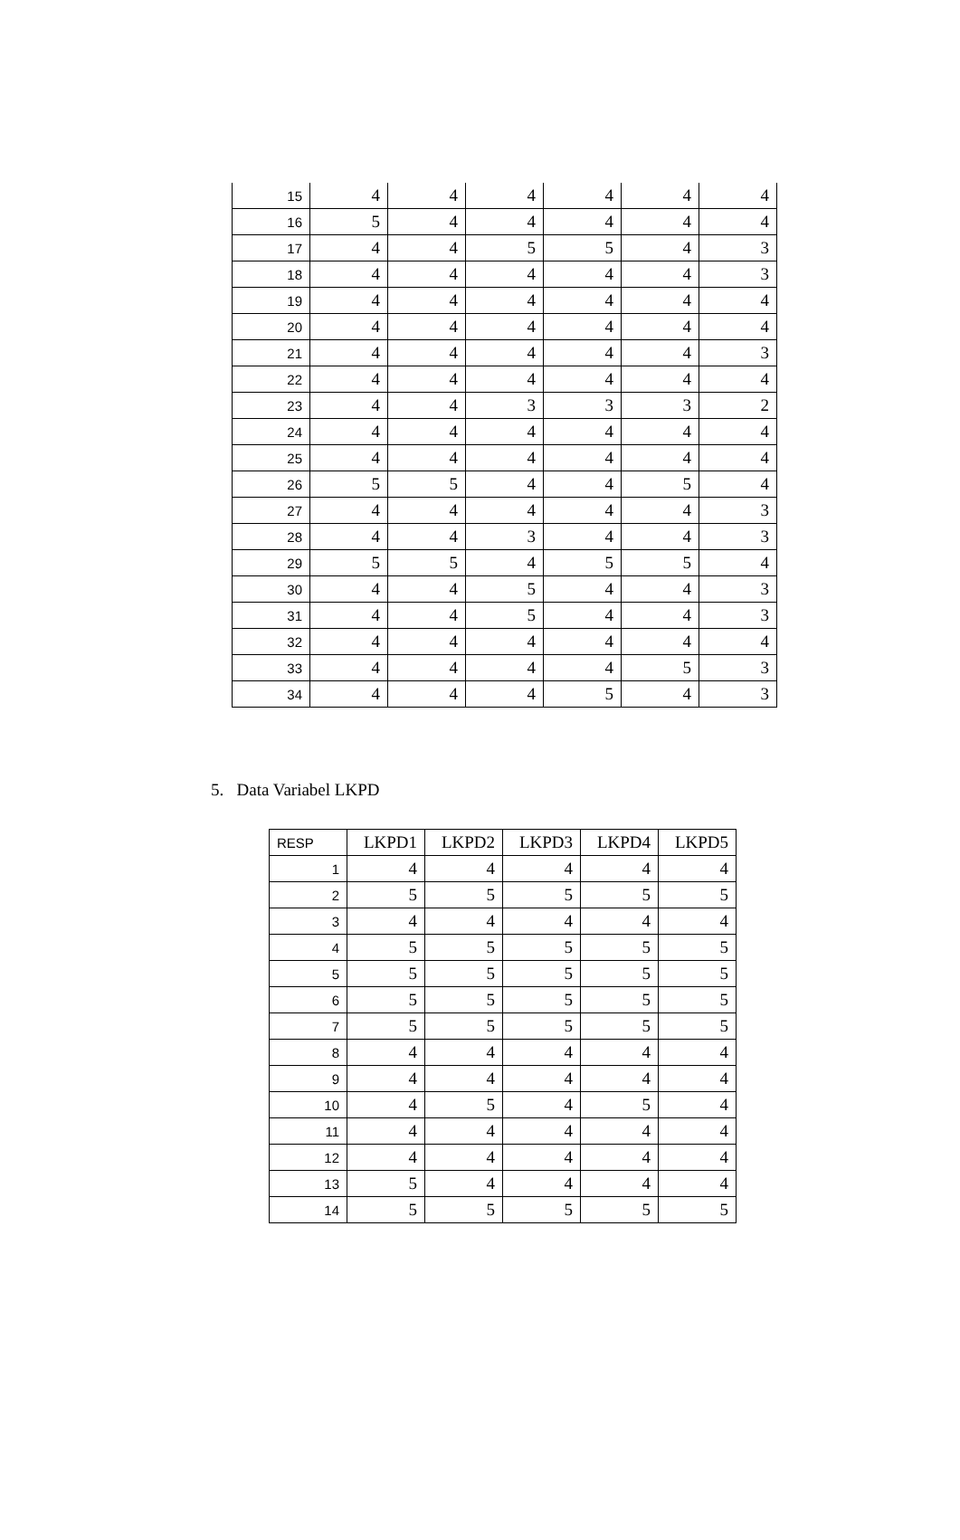| 15 | 4 | 4 | 4 | 4 | 4 | 4 |
| 16 | 5 | 4 | 4 | 4 | 4 | 4 |
| 17 | 4 | 4 | 5 | 5 | 4 | 3 |
| 18 | 4 | 4 | 4 | 4 | 4 | 3 |
| 19 | 4 | 4 | 4 | 4 | 4 | 4 |
| 20 | 4 | 4 | 4 | 4 | 4 | 4 |
| 21 | 4 | 4 | 4 | 4 | 4 | 3 |
| 22 | 4 | 4 | 4 | 4 | 4 | 4 |
| 23 | 4 | 4 | 3 | 3 | 3 | 2 |
| 24 | 4 | 4 | 4 | 4 | 4 | 4 |
| 25 | 4 | 4 | 4 | 4 | 4 | 4 |
| 26 | 5 | 5 | 4 | 4 | 5 | 4 |
| 27 | 4 | 4 | 4 | 4 | 4 | 3 |
| 28 | 4 | 4 | 3 | 4 | 4 | 3 |
| 29 | 5 | 5 | 4 | 5 | 5 | 4 |
| 30 | 4 | 4 | 5 | 4 | 4 | 3 |
| 31 | 4 | 4 | 5 | 4 | 4 | 3 |
| 32 | 4 | 4 | 4 | 4 | 4 | 4 |
| 33 | 4 | 4 | 4 | 4 | 5 | 3 |
| 34 | 4 | 4 | 4 | 5 | 4 | 3 |
5. Data Variabel LKPD
| RESP | LKPD1 | LKPD2 | LKPD3 | LKPD4 | LKPD5 |
| --- | --- | --- | --- | --- | --- |
| 1 | 4 | 4 | 4 | 4 | 4 |
| 2 | 5 | 5 | 5 | 5 | 5 |
| 3 | 4 | 4 | 4 | 4 | 4 |
| 4 | 5 | 5 | 5 | 5 | 5 |
| 5 | 5 | 5 | 5 | 5 | 5 |
| 6 | 5 | 5 | 5 | 5 | 5 |
| 7 | 5 | 5 | 5 | 5 | 5 |
| 8 | 4 | 4 | 4 | 4 | 4 |
| 9 | 4 | 4 | 4 | 4 | 4 |
| 10 | 4 | 5 | 4 | 5 | 4 |
| 11 | 4 | 4 | 4 | 4 | 4 |
| 12 | 4 | 4 | 4 | 4 | 4 |
| 13 | 5 | 4 | 4 | 4 | 4 |
| 14 | 5 | 5 | 5 | 5 | 5 |